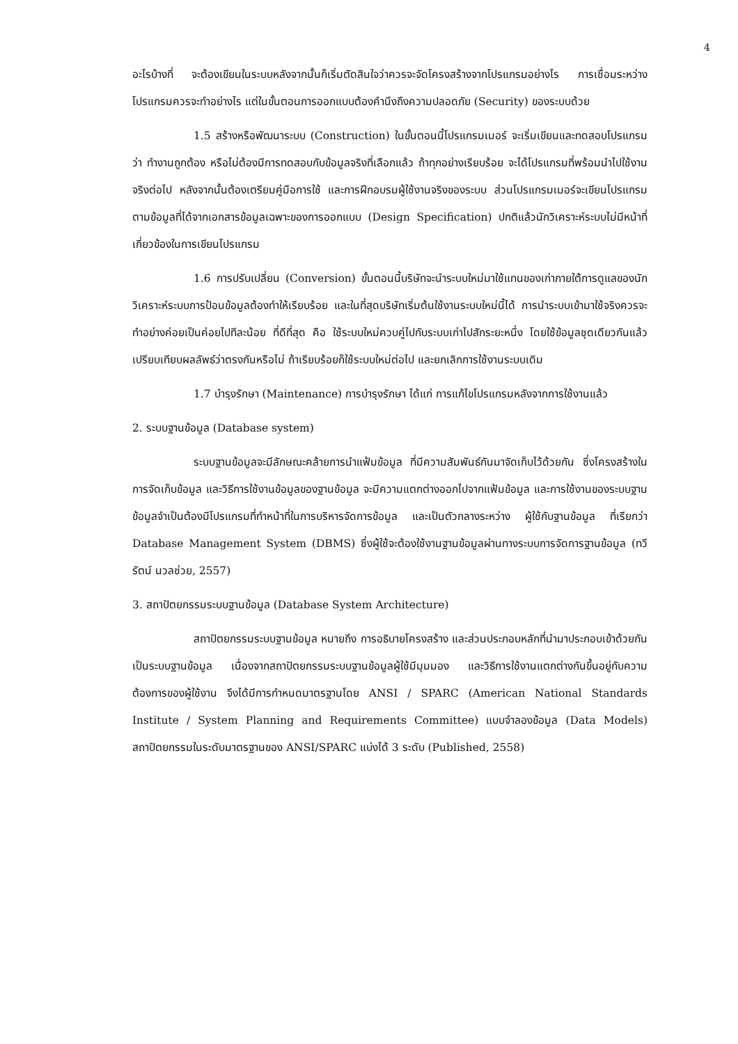4
อะไรบ้างที่ จะต้องเขียนในระบบหลังจากนั้นก็เริ่มตัดสินใจว่าควรจะจัดโครงสร้างจากโปรแกรมอย่างไร การเชื่อมระหว่างโปรแกรมควรจะทำอย่างไร แต่ในขั้นตอนการออกแบบต้องคำนึงถึงความปลอดภัย (Security) ของระบบด้วย
1.5 สร้างหรือพัฒนาระบบ (Construction) ในขั้นตอนนี้โปรแกรมเมอร์ จะเริ่มเขียนและทดสอบโปรแกรมว่า ทำงานถูกต้อง หรือไม่ต้องมีการทดสอบกับข้อมูลจริงที่เลือกแล้ว ถ้าทุกอย่างเรียบร้อย จะได้โปรแกรมที่พร้อมนำไปใช้งานจริงต่อไป หลังจากนั้นต้องเตรียมคู่มือการใช้ และการฝึกอบรมผู้ใช้งานจริงของระบบ ส่วนโปรแกรมเมอร์จะเขียนโปรแกรมตามข้อมูลที่ได้จากเอกสารข้อมูลเฉพาะของการออกแบบ (Design Specification) ปกติแล้วนักวิเคราะห์ระบบไม่มีหน้าที่เกี่ยวข้องในการเขียนโปรแกรม
1.6 การปรับเปลี่ยน (Conversion) ขั้นตอนนี้บริษัทจะนำระบบใหม่มาใช้แทนของเก่าภายใต้การดูแลของนักวิเคราะห์ระบบการป้อนข้อมูลต้องทำให้เรียบร้อย และในที่สุดบริษัทเริ่มต้นใช้งานระบบใหม่นี้ได้ การนำระบบเข้ามาใช้จริงควรจะทำอย่างค่อยเป็นค่อยไปทีละน้อย ที่ดีที่สุด คือ ใช้ระบบใหม่ควบคู่ไปกับระบบเก่าไปสักระยะหนึ่ง โดยใช้ข้อมูลชุดเดียวกันแล้วเปรียบเทียบผลลัพธ์ว่าตรงกันหรือไม่ ถ้าเรียบร้อยก็ใช้ระบบใหม่ต่อไป และยกเลิกการใช้งานระบบเดิม
1.7 บำรุงรักษา (Maintenance) การบำรุงรักษา ได้แก่ การแก้ไขโปรแกรมหลังจากการใช้งานแล้ว
2. ระบบฐานข้อมูล (Database system)
ระบบฐานข้อมูลจะมีลักษณะคล้ายการนำแฟ้มข้อมูล ที่มีความสัมพันธ์กันมาจัดเก็บไว้ด้วยกัน ซึ่งโครงสร้างในการจัดเก็บข้อมูล และวิธีการใช้งานข้อมูลของฐานข้อมูล จะมีความแตกต่างออกไปจากแฟ้มข้อมูล และการใช้งานของระบบฐานข้อมูลจำเป็นต้องมีโปรแกรมที่ทำหน้าที่ในการบริหารจัดการข้อมูล และเป็นตัวกลางระหว่าง ผู้ใช้กับฐานข้อมูล ที่เรียกว่า Database Management System (DBMS) ซึ่งผู้ใช้จะต้องใช้งานฐานข้อมูลผ่านทางระบบการจัดการฐานข้อมูล (ทวีรัตน์ นวลช่วย, 2557)
3. สถาปัตยกรรมระบบฐานข้อมูล (Database System Architecture)
สถาปัตยกรรมระบบฐานข้อมูล หมายถึง การอธิบายโครงสร้าง และส่วนประกอบหลักที่นำมาประกอบเข้าด้วยกันเป็นระบบฐานข้อมูล เนื่องจากสถาปัตยกรรมระบบฐานข้อมูลผู้ใช้มีมุมมอง และวิธีการใช้งานแตกต่างกันขึ้นอยู่กับความต้องการของผู้ใช้งาน จึงได้มีการกำหนดมาตรฐานโดย ANSI / SPARC (American National Standards Institute / System Planning and Requirements Committee) แบบจำลองข้อมูล (Data Models) สถาปัตยกรรมในระดับมาตรฐานของ ANSI/SPARC แบ่งได้ 3 ระดับ (Published, 2558)